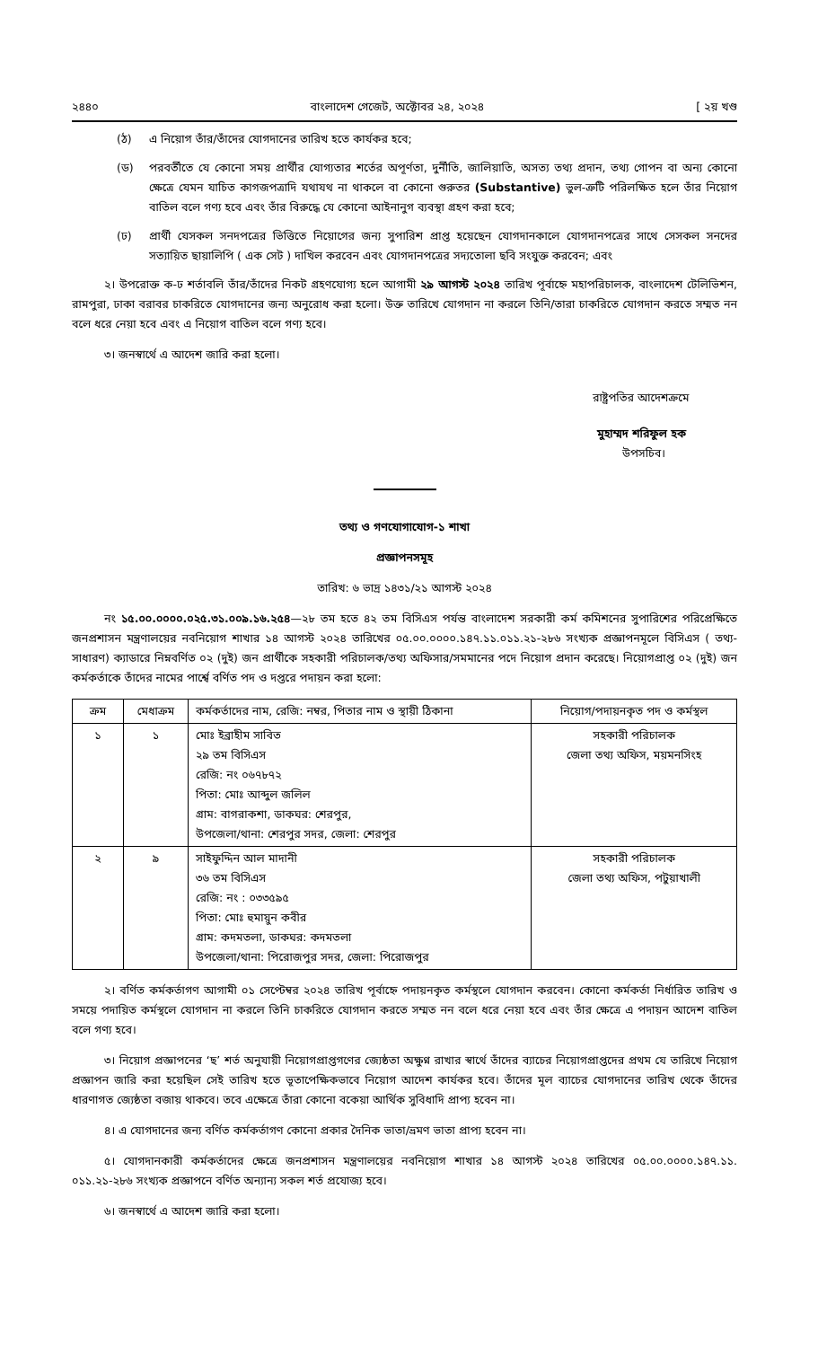২৪৪০ বাংলাদেশ গেজেট, অক্টোবর ২৪, ২০২৪ [ ২য় খণ্ড
(ঠ) এ নিয়োগ তাঁর/তাঁদের যোগদানের তারিখ হতে কার্যকর হবে;
(ড) পরবর্তীতে যে কোনো সময় প্রার্থীর যোগ্যতার শর্তের অপূর্ণতা, দুর্নীতি, জালিয়াতি, অসত্য তথ্য প্রদান, তথ্য গোপন বা অন্য কোনো ক্ষেত্রে যেমন যাচিত কাগজপত্রাদি যথাযথ না থাকলে বা কোনো গুরুতর (Substantive) ভুল-ত্রুটি পরিলক্ষিত হলে তাঁর নিয়োগ বাতিল বলে গণ্য হবে এবং তাঁর বিরুদ্ধে যে কোনো আইনানুগ ব্যবস্থা গ্রহণ করা হবে;
(ঢ) প্রার্থী যেসকল সনদপত্রের ভিত্তিতে নিয়োগের জন্য সুপারিশ প্রাপ্ত হয়েছেন যোগদানকালে যোগদানপত্রের সাথে সেসকল সনদের সত্যায়িত ছায়ালিপি ( এক সেট ) দাখিল করবেন এবং যোগদানপত্রের সদ্যতোলা ছবি সংযুক্ত করবেন; এবং
২। উপরোক্ত ক-ঢ শর্তাবলি তাঁর/তাঁদের নিকট গ্রহণযোগ্য হলে আগামী ২৯ আগস্ট ২০২৪ তারিখ পূর্বাহ্নে মহাপরিচালক, বাংলাদেশ টেলিভিশন, রামপুরা, ঢাকা বরাবর চাকরিতে যোগদানের জন্য অনুরোধ করা হলো। উক্ত তারিখে যোগদান না করলে তিনি/তারা চাকরিতে যোগদান করতে সম্মত নন বলে ধরে নেয়া হবে এবং এ নিয়োগ বাতিল বলে গণ্য হবে।
৩। জনস্বার্থে এ আদেশ জারি করা হলো।
রাষ্ট্রপতির আদেশক্রমে
মুহাম্মদ শরিফুল হক
উপসচিব।
তথ্য ও গণযোগাযোগ-১ শাখা
প্রজ্ঞাপনসমূহ
তারিখ: ৬ ভাদ্র ১৪৩১/২১ আগস্ট ২০২৪
নং ১৫.০০.০০০০.০২৫.৩১.০০৯.১৬.২৫৪—২৮ তম হতে ৪২ তম বিসিএস পর্যন্ত বাংলাদেশ সরকারী কর্ম কমিশনের সুপারিশের পরিপ্রেক্ষিতে জনপ্রশাসন মন্ত্রণালয়ের নবনিয়োগ শাখার ১৪ আগস্ট ২০২৪ তারিখের ০৫.০০.০০০০.১৪৭.১১.০১১.২১-২৮৬ সংখ্যক প্রজ্ঞাপনমূলে বিসিএস ( তথ্য-সাধারণ) ক্যাডারে নিম্নবর্ণিত ০২ (দুই) জন প্রার্থীকে সহকারী পরিচালক/তথ্য অফিসার/সমমানের পদে নিয়োগ প্রদান করেছে। নিয়োগপ্রাপ্ত ০২ (দুই) জন কর্মকর্তাকে তাঁদের নামের পার্শ্বে বর্ণিত পদ ও দপ্তরে পদায়ন করা হলো:
| ক্রম | মেধাক্রম | কর্মকর্তাদের নাম, রেজি: নম্বর, পিতার নাম ও স্থায়ী ঠিকানা | নিয়োগ/পদায়নকৃত পদ ও কর্মস্থল |
| --- | --- | --- | --- |
| ১ | ১ | মোঃ ইব্রাহীম সাবিত ২৯ তম বিসিএস রেজি: নং ০৬৭৮৭২ পিতা: মোঃ আব্দুল জলিল গ্রাম: বাগরাকশা, ডাকঘর: শেরপুর, উপজেলা/থানা: শেরপুর সদর, জেলা: শেরপুর | সহকারী পরিচালক জেলা তথ্য অফিস, ময়মনসিংহ |
| ২ | ৯ | সাইফুদ্দিন আল মাদানী ৩৬ তম বিসিএস রেজি: নং : ০৩৩৫৯৫ পিতা: মোঃ হুমায়ুন কবীর গ্রাম: কদমতলা, ডাকঘর: কদমতলা উপজেলা/থানা: পিরোজপুর সদর, জেলা: পিরোজপুর | সহকারী পরিচালক জেলা তথ্য অফিস, পটুয়াখালী |
২। বর্ণিত কর্মকর্তাগণ আগামী ০১ সেপ্টেম্বর ২০২৪ তারিখ পূর্বাহ্নে পদায়নকৃত কর্মস্থলে যোগদান করবেন। কোনো কর্মকর্তা নির্ধারিত তারিখ ও সময়ে পদায়িত কর্মস্থলে যোগদান না করলে তিনি চাকরিতে যোগদান করতে সম্মত নন বলে ধরে নেয়া হবে এবং তাঁর ক্ষেত্রে এ পদায়ন আদেশ বাতিল বলে গণ্য হবে।
৩। নিয়োগ প্রজ্ঞাপনের ‘ছ’ শর্ত অনুযায়ী নিয়োগপ্রাপ্তগণের জ্যেষ্ঠতা অক্ষুণ্ন রাখার স্বার্থে তাঁদের ব্যাচের নিয়োগপ্রাপ্তদের প্রথম যে তারিখে নিয়োগ প্রজ্ঞাপন জারি করা হয়েছিল সেই তারিখ হতে ভূতাপেক্ষিকভাবে নিয়োগ আদেশ কার্যকর হবে। তাঁদের মূল ব্যাচের যোগদানের তারিখ থেকে তাঁদের ধারণাগত জ্যেষ্ঠতা বজায় থাকবে। তবে এক্ষেত্রে তাঁরা কোনো বকেয়া আর্থিক সুবিধাদি প্রাপ্য হবেন না।
৪। এ যোগদানের জন্য বর্ণিত কর্মকর্তাগণ কোনো প্রকার দৈনিক ভাতা/ভ্রমণ ভাতা প্রাপ্য হবেন না।
৫। যোগদানকারী কর্মকর্তাদের ক্ষেত্রে জনপ্রশাসন মন্ত্রণালয়ের নবনিয়োগ শাখার ১৪ আগস্ট ২০২৪ তারিখের ০৫.০০.০০০০.১৪৭.১১. ০১১.২১-২৮৬ সংখ্যক প্রজ্ঞাপনে বর্ণিত অন্যান্য সকল শর্ত প্রযোজ্য হবে।
৬। জনস্বার্থে এ আদেশ জারি করা হলো।